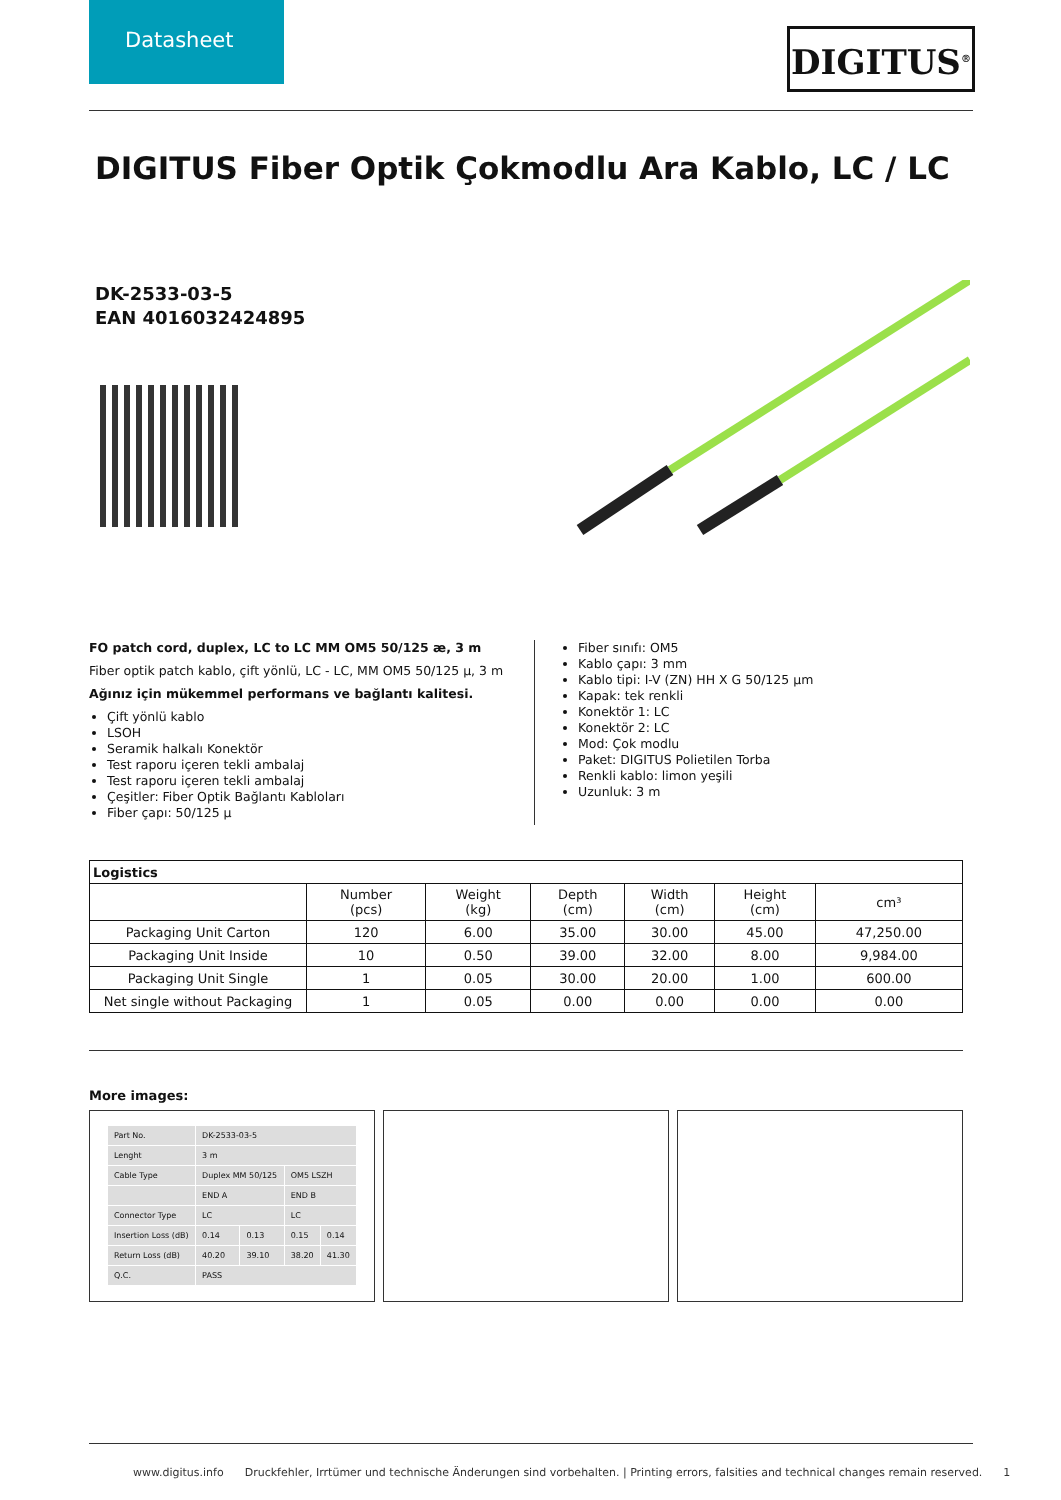Datasheet
DIGITUS<sup>®</sup>
DIGITUS Fiber Optik Çokmodlu Ara Kablo, LC / LC
DK-2533-03-5
EAN 4016032424895
FO patch cord, duplex, LC to LC MM OM5 50/125 æ, 3 m
Fiber optik patch kablo, çift yönlü, LC - LC, MM OM5 50/125 µ, 3 m
Ağınız için mükemmel performans ve bağlantı kalitesi.
Çift yönlü kablo
LSOH
Seramik halkalı Konektör
Test raporu içeren tekli ambalaj
Test raporu içeren tekli ambalaj
Çeşitler: Fiber Optik Bağlantı Kabloları
Fiber çapı: 50/125 µ
Fiber sınıfı: OM5
Kablo çapı: 3 mm
Kablo tipi: I-V (ZN) HH X G 50/125 µm
Kapak: tek renkli
Konektör 1: LC
Konektör 2: LC
Mod: Çok modlu
Paket: DIGITUS Polietilen Torba
Renkli kablo: limon yeşili
Uzunluk: 3 m
| Logistics | | | | | | |
| --- | --- | --- | --- | --- | --- | --- |
| | Number (pcs) | Weight (kg) | Depth (cm) | Width (cm) | Height (cm) | cm³ |
| Packaging Unit Carton | 120 | 6.00 | 35.00 | 30.00 | 45.00 | 47,250.00 |
| Packaging Unit Inside | 10 | 0.50 | 39.00 | 32.00 | 8.00 | 9,984.00 |
| Packaging Unit Single | 1 | 0.05 | 30.00 | 20.00 | 1.00 | 600.00 |
| Net single without Packaging | 1 | 0.05 | 0.00 | 0.00 | 0.00 | 0.00 |
More images:
| Part No. | DK-2533-03-5 | | | |
| Lenght | 3 m | | | |
| Cable Type | Duplex MM 50/125 | | OM5 LSZH | |
| | END A | | END B | |
| Connector Type | LC | | LC | |
| Insertion Loss (dB) | 0.14 | 0.13 | 0.15 | 0.14 |
| Return Loss (dB) | 40.20 | 39.10 | 38.20 | 41.30 |
| Q.C. | PASS | | | |
www.digitus.info Druckfehler, Irrtümer und technische Änderungen sind vorbehalten. | Printing errors, falsities and technical changes remain reserved. 1